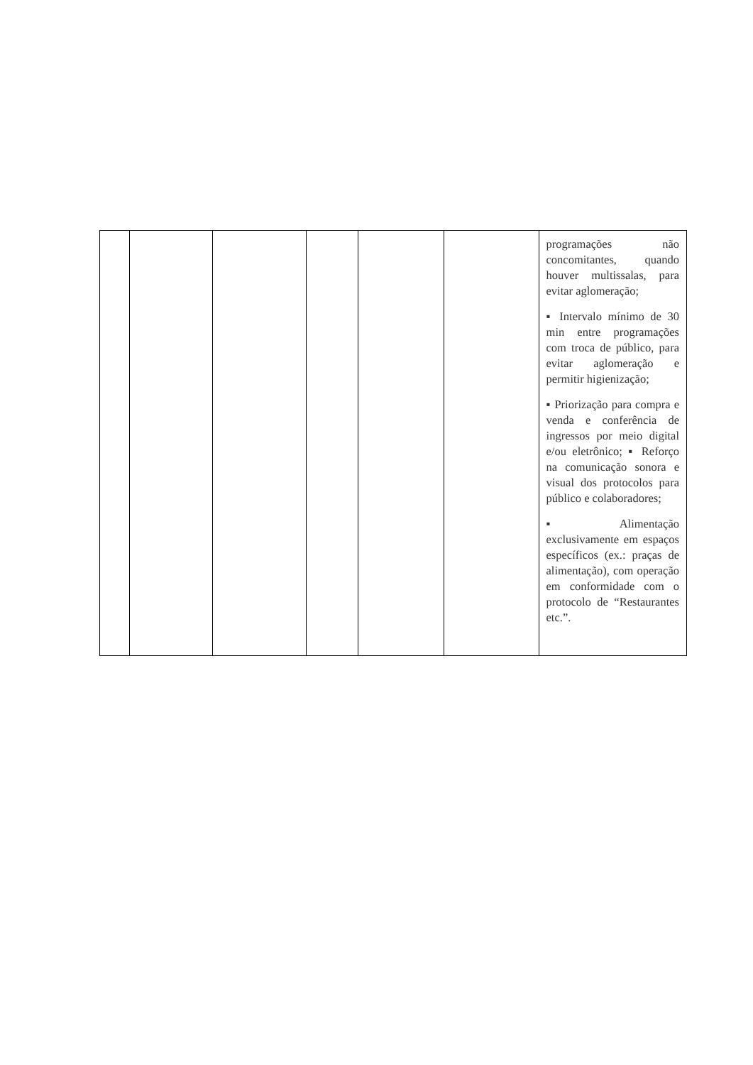| | | | | | | programações não concomitantes, quando houver multissalas, para evitar aglomeração; ▪ Intervalo mínimo de 30 min entre programações com troca de público, para evitar aglomeração e permitir higienização; ▪ Priorização para compra e venda e conferência de ingressos por meio digital e/ou eletrônico; ▪ Reforço na comunicação sonora e visual dos protocolos para público e colaboradores; ▪ Alimentação exclusivamente em espaços específicos (ex.: praças de alimentação), com operação em conformidade com o protocolo de “Restaurantes etc.”. |